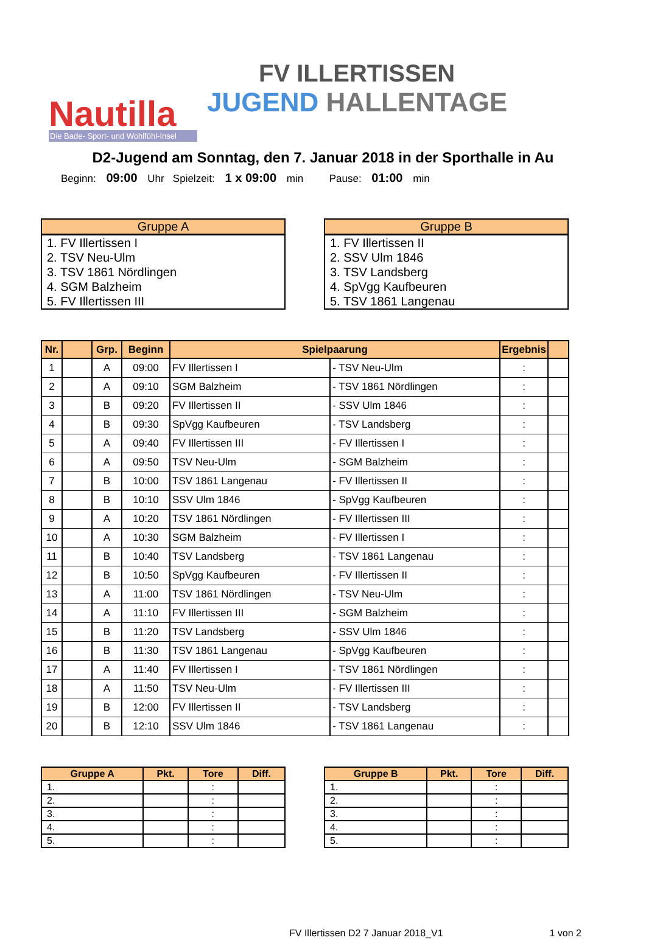Nautilla
Die Bade- Sport- und Wohlfühl-Insel
FV ILLERTISSEN
JUGEND HALLENTAGE
D2-Jugend am Sonntag, den 7. Januar 2018 in der Sporthalle in Au
Beginn: 09:00 Uhr Spielzeit: 1 x 09:00 min Pause: 01:00 min
| Gruppe A |
| --- |
| 1. FV Illertissen I |
| 2. TSV Neu-Ulm |
| 3. TSV 1861 Nördlingen |
| 4. SGM Balzheim |
| 5. FV Illertissen III |
| Gruppe B |
| --- |
| 1. FV Illertissen II |
| 2. SSV Ulm 1846 |
| 3. TSV Landsberg |
| 4. SpVgg Kaufbeuren |
| 5. TSV 1861 Langenau |
| Nr. | | Grp. | Beginn | Spielpaarung | | Ergebnis | |
| --- | --- | --- | --- | --- | --- | --- | --- |
| 1 | | A | 09:00 | FV Illertissen I | - TSV Neu-Ulm | : | |
| 2 | | A | 09:10 | SGM Balzheim | - TSV 1861 Nördlingen | : | |
| 3 | | B | 09:20 | FV Illertissen II | - SSV Ulm 1846 | : | |
| 4 | | B | 09:30 | SpVgg Kaufbeuren | - TSV Landsberg | : | |
| 5 | | A | 09:40 | FV Illertissen III | - FV Illertissen I | : | |
| 6 | | A | 09:50 | TSV Neu-Ulm | - SGM Balzheim | : | |
| 7 | | B | 10:00 | TSV 1861 Langenau | - FV Illertissen II | : | |
| 8 | | B | 10:10 | SSV Ulm 1846 | - SpVgg Kaufbeuren | : | |
| 9 | | A | 10:20 | TSV 1861 Nördlingen | - FV Illertissen III | : | |
| 10 | | A | 10:30 | SGM Balzheim | - FV Illertissen I | : | |
| 11 | | B | 10:40 | TSV Landsberg | - TSV 1861 Langenau | : | |
| 12 | | B | 10:50 | SpVgg Kaufbeuren | - FV Illertissen II | : | |
| 13 | | A | 11:00 | TSV 1861 Nördlingen | - TSV Neu-Ulm | : | |
| 14 | | A | 11:10 | FV Illertissen III | - SGM Balzheim | : | |
| 15 | | B | 11:20 | TSV Landsberg | - SSV Ulm 1846 | : | |
| 16 | | B | 11:30 | TSV 1861 Langenau | - SpVgg Kaufbeuren | : | |
| 17 | | A | 11:40 | FV Illertissen I | - TSV 1861 Nördlingen | : | |
| 18 | | A | 11:50 | TSV Neu-Ulm | - FV Illertissen III | : | |
| 19 | | B | 12:00 | FV Illertissen II | - TSV Landsberg | : | |
| 20 | | B | 12:10 | SSV Ulm 1846 | - TSV 1861 Langenau | : | |
| Gruppe A | Pkt. | Tore | Diff. |
| --- | --- | --- | --- |
| 1. | | : | |
| 2. | | : | |
| 3. | | : | |
| 4. | | : | |
| 5. | | : | |
| Gruppe B | Pkt. | Tore | Diff. |
| --- | --- | --- | --- |
| 1. | | : | |
| 2. | | : | |
| 3. | | : | |
| 4. | | : | |
| 5. | | : | |
FV Illertissen D2 7 Januar 2018_V1 1 von 2